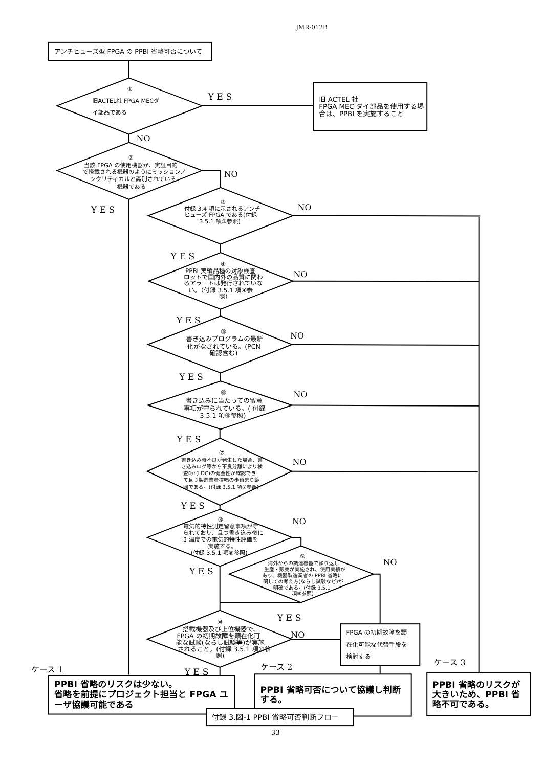JMR-012B
アンチヒューズ型 FPGA の PPBI 省略可否について
①
旧ACTEL社 FPGA MECダ
イ部品である
Y E S
旧 ACTEL 社
FPGA MEC ダイ部品を使用する場
合は、PPBI を実施すること
NO
②
当該 FPGA の使用機器が、実証目的
で搭載される機器のようにミッションノ
ンクリティカルと識別されている
機器である
NO
Y E S
③
付録 3.4 項に示されるアンチ
ヒューズ FPGA である(付録
3.5.1 項③参照)
NO
Y E S
④
PPBI 実績品種の対象検査
ロットで国内外の品質に関わ
るアラートは発行されていな
い。（付録 3.5.1 項④参
照）
NO
Y E S
⑤
書き込みプログラムの最新
化がなされている。(PCN
確認含む)
NO
Y E S
⑥
書き込みに当たっての留意
事項が守られている。( 付録
3.5.1 項⑥参照)
NO
Y E S
⑦
書き込み時不良が発生した場合、書
き込みログ等から不良分離により検
査ﾛｯﾄ(LDC)の健全性が確認でき
て且つ製造業者提唱の歩留まり範
囲である。(付録 3.5.1 項⑦参照)
NO
Y E S
⑧
電気的特性測定留意事項が守
られており、且つ書き込み後に
3 温度での電気的特性評価を
実施する。
(付録 3.5.1 項⑧参照)
NO
⑨
海外からの調達機器で繰り返し
生産・販売が実施され、使用実績が
あり、機器製造業者の PPBI 省略に
関しての考え方(ならし試験など)が
明確である。(付録 3.5.1
項⑨参照)
NO
Y E S
Y E S
⑩
搭載機器及び上位機器で、
FPGA の初期故障を顕在化可
能な試験(ならし試験等)が実施
されること。(付録 3.5.1 項⑩参
照)
NO
FPGA の初期故障を顕
在化可能な代替手段を
検討する
ケース 1
Y E S
ケース 2
ケース 3
PPBI 省略のリスクは少ない。
省略を前提にプロジェクト担当と FPGA ユ
ーザ協議可能である
PPBI 省略可否について協議し判断
する。
PPBI 省略のリスクが
大きいため、PPBI 省
略不可である。
付録 3.図-1 PPBI 省略可否判断フロー
33